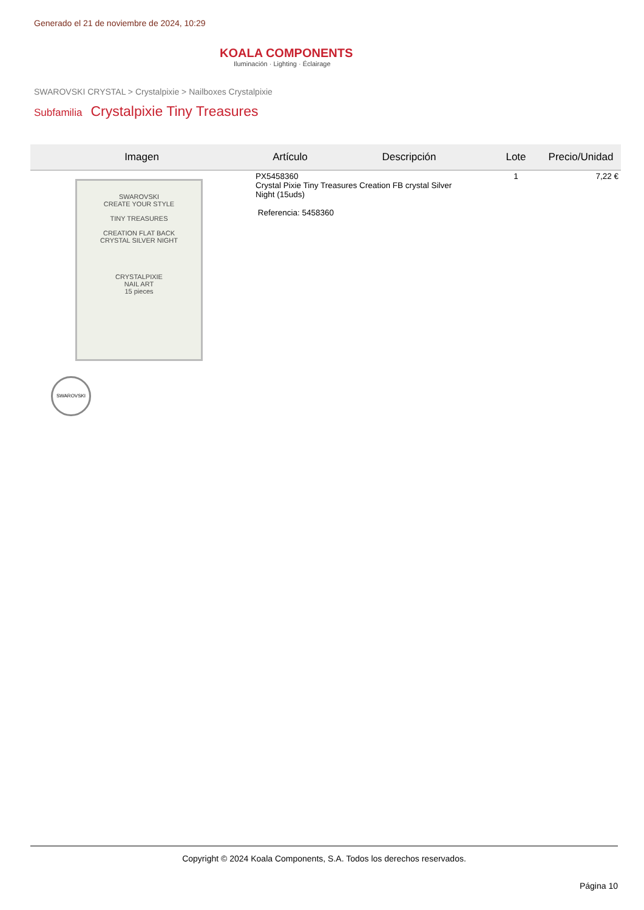Generado el 21 de noviembre de 2024, 10:29
KOALA COMPONENTS
Iluminación · Lighting · Éclairage
SWAROVSKI CRYSTAL > Crystalpixie > Nailboxes Crystalpixie
Subfamilia Crystalpixie Tiny Treasures
| Imagen | Artículo | Descripción | Lote | Precio/Unidad |
| --- | --- | --- | --- | --- |
| SWAROVSKI CREATE YOUR STYLE TINY TREASURES CREATION FLAT BACK CRYSTAL SILVER NIGHT CRYSTALPIXIE NAIL ART 15 pieces SWAROVSKI | PX5458360 Crystal Pixie Tiny Treasures Creation FB crystal Silver Night (15uds) Referencia: 5458360 | | 1 | 7,22 € |
Copyright © 2024 Koala Components, S.A. Todos los derechos reservados.
Página 10